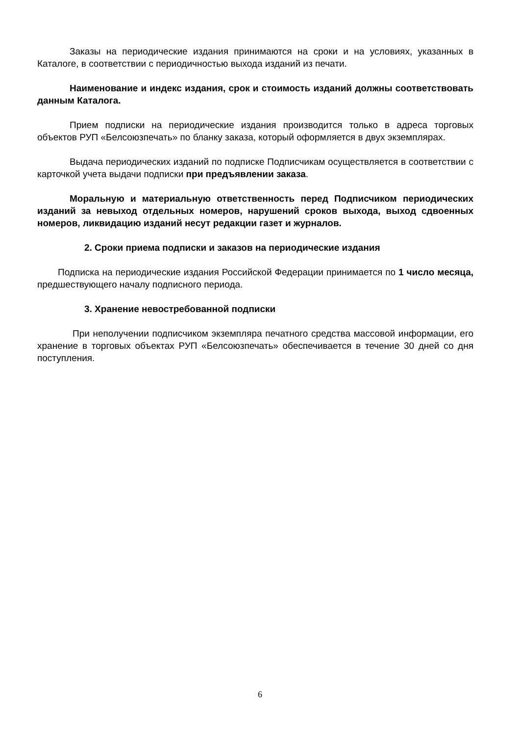Заказы на периодические издания принимаются на сроки и на условиях, указанных в Каталоге, в соответствии с периодичностью выхода изданий из печати.
Наименование и индекс издания, срок и стоимость изданий должны соответствовать данным Каталога.
Прием подписки на периодические издания производится только в адреса торговых объектов РУП «Белсоюзпечать» по бланку заказа, который оформляется в двух экземплярах.
Выдача периодических изданий по подписке Подписчикам осуществляется в соответствии с карточкой учета выдачи подписки при предъявлении заказа.
Моральную и материальную ответственность перед Подписчиком периодических изданий за невыход отдельных номеров, нарушений сроков выхода, выход сдвоенных номеров, ликвидацию изданий несут редакции газет и журналов.
2. Сроки приема подписки и заказов на периодические издания
Подписка на периодические издания Российской Федерации принимается по 1 число месяца, предшествующего началу подписного периода.
3. Хранение невостребованной подписки
При неполучении подписчиком экземпляра печатного средства массовой информации, его хранение в торговых объектах РУП «Белсоюзпечать» обеспечивается в течение 30 дней со дня поступления.
6